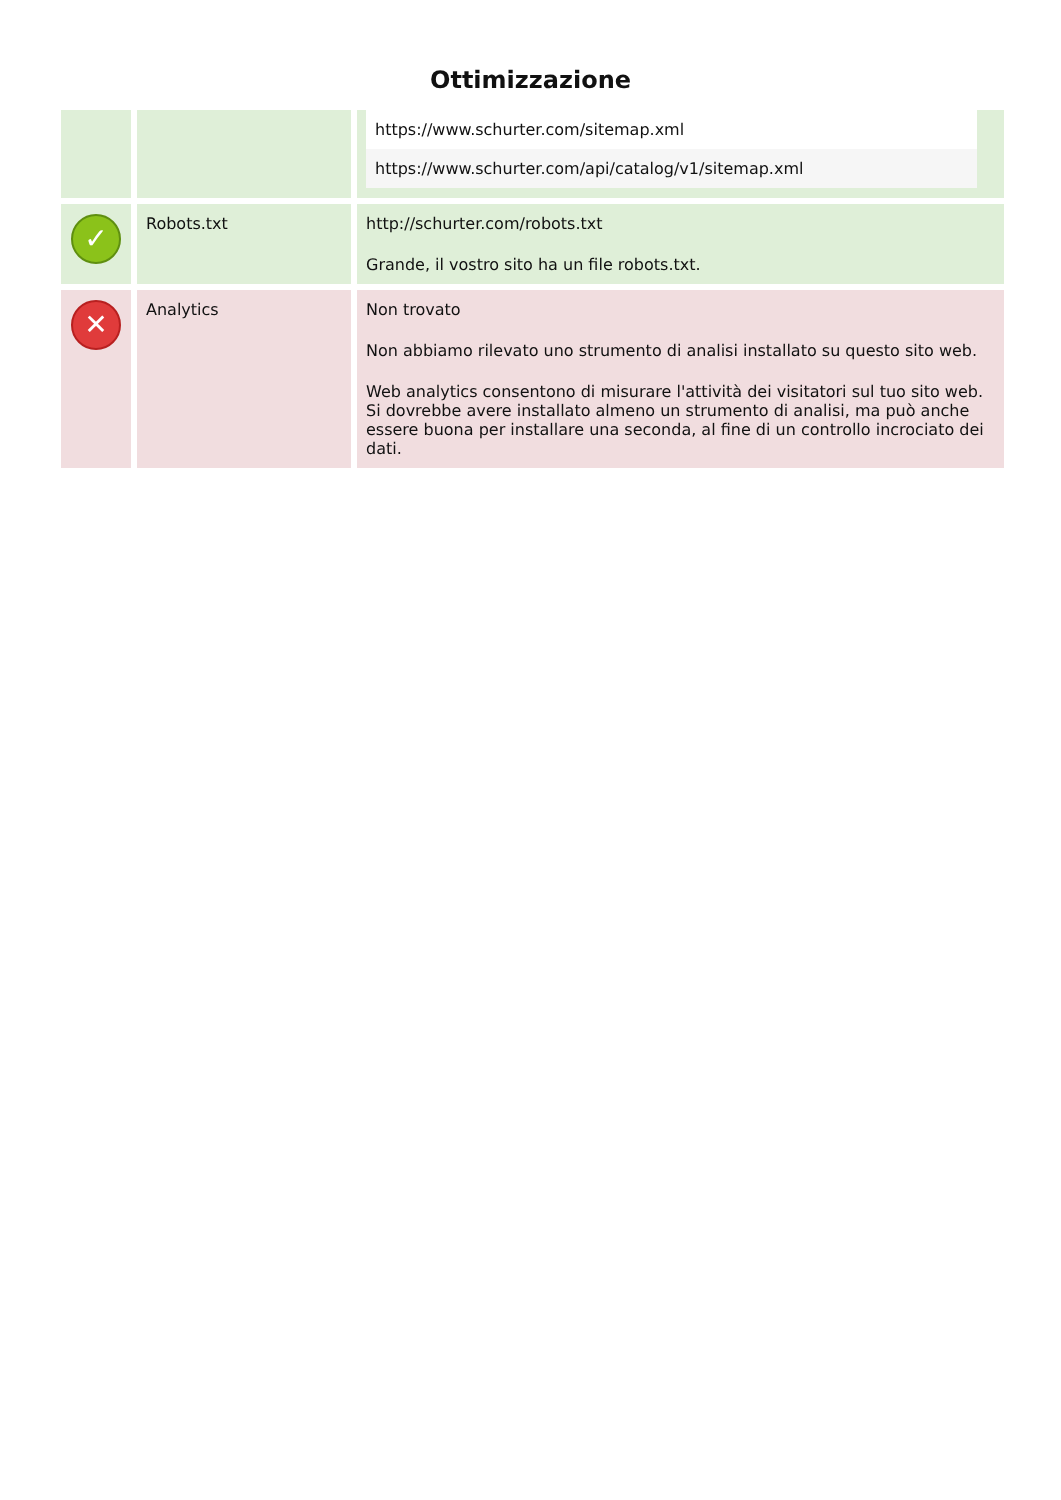Ottimizzazione
| | | https://www.schurter.com/sitemap.xml https://www.schurter.com/api/catalog/v1/sitemap.xml |
| ✓ | Robots.txt | http://schurter.com/robots.txt Grande, il vostro sito ha un file robots.txt. |
| ✕ | Analytics | Non trovato Non abbiamo rilevato uno strumento di analisi installato su questo sito web. Web analytics consentono di misurare l'attività dei visitatori sul tuo sito web. Si dovrebbe avere installato almeno un strumento di analisi, ma può anche essere buona per installare una seconda, al fine di un controllo incrociato dei dati. |